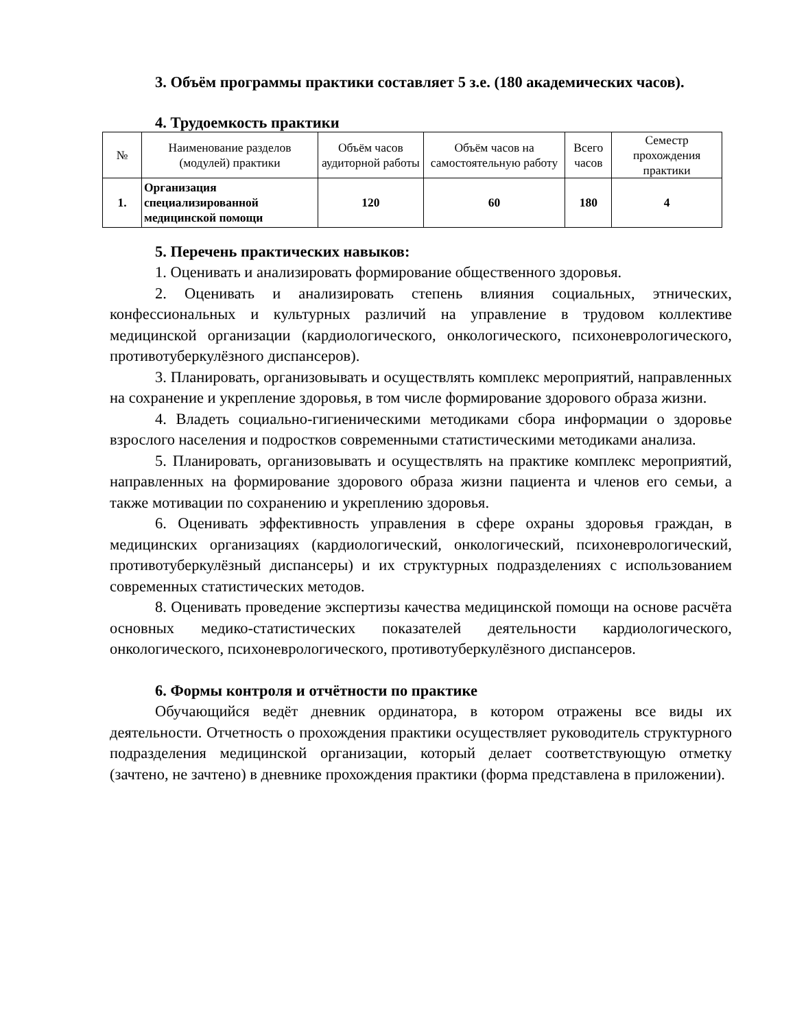3. Объём программы практики составляет 5 з.е. (180 академических часов).
4. Трудоемкость практики
| № | Наименование разделов (модулей) практики | Объём часов аудиторной работы | Объём часов на самостоятельную работу | Всего часов | Семестр прохождения практики |
| --- | --- | --- | --- | --- | --- |
| 1. | Организация специализированной медицинской помощи | 120 | 60 | 180 | 4 |
5. Перечень практических навыков:
1. Оценивать и анализировать формирование общественного здоровья.
2. Оценивать и анализировать степень влияния социальных, этнических, конфессиональных и культурных различий на управление в трудовом коллективе медицинской организации (кардиологического, онкологического, психоневрологического, противотуберкулёзного диспансеров).
3. Планировать, организовывать и осуществлять комплекс мероприятий, направленных на сохранение и укрепление здоровья, в том числе формирование здорового образа жизни.
4. Владеть социально-гигиеническими методиками сбора информации о здоровье взрослого населения и подростков современными статистическими методиками анализа.
5. Планировать, организовывать и осуществлять на практике комплекс мероприятий, направленных на формирование здорового образа жизни пациента и членов его семьи, а также мотивации по сохранению и укреплению здоровья.
6. Оценивать эффективность управления в сфере охраны здоровья граждан, в медицинских организациях (кардиологический, онкологический, психоневрологический, противотуберкулёзный диспансеры) и их структурных подразделениях с использованием современных статистических методов.
8. Оценивать проведение экспертизы качества медицинской помощи на основе расчёта основных медико-статистических показателей деятельности кардиологического, онкологического, психоневрологического, противотуберкулёзного диспансеров.
6. Формы контроля и отчётности по практике
Обучающийся ведёт дневник ординатора, в котором отражены все виды их деятельности. Отчетность о прохождения практики осуществляет руководитель структурного подразделения медицинской организации, который делает соответствующую отметку (зачтено, не зачтено) в дневнике прохождения практики (форма представлена в приложении).